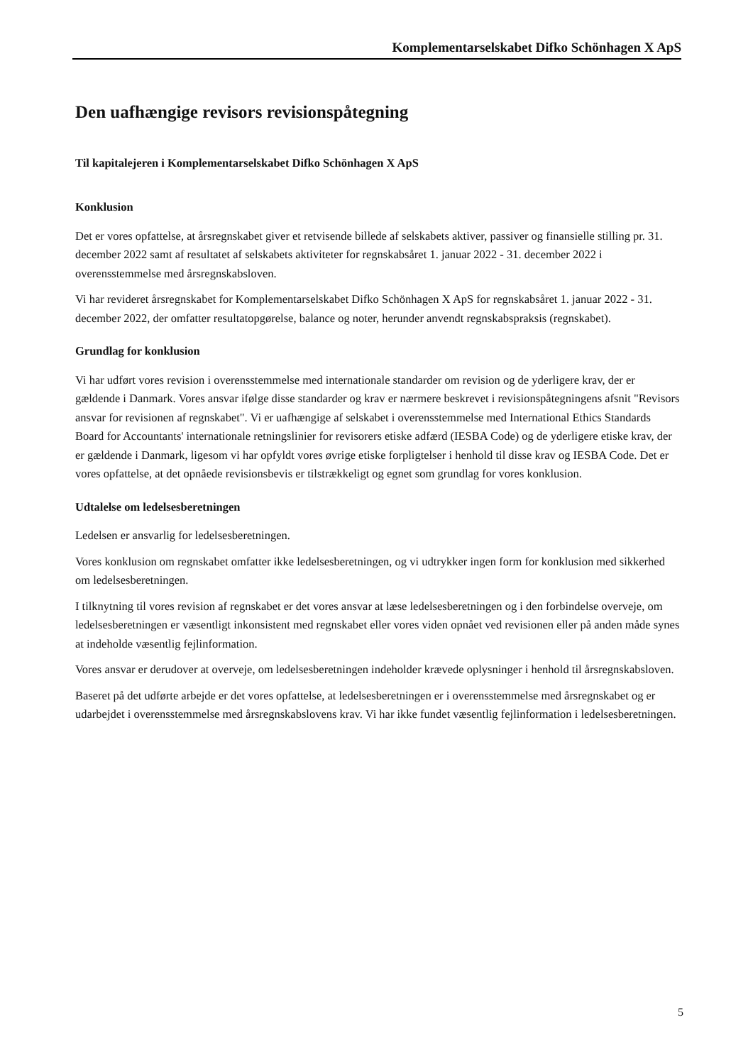Komplementarselskabet Difko Schönhagen X ApS
Den uafhængige revisors revisionspåtegning
Til kapitalejeren i Komplementarselskabet Difko Schönhagen X ApS
Konklusion
Det er vores opfattelse, at årsregnskabet giver et retvisende billede af selskabets aktiver, passiver og finansielle stilling pr. 31. december 2022 samt af resultatet af selskabets aktiviteter for regnskabsåret 1. januar 2022 - 31. december 2022 i overensstemmelse med årsregnskabsloven.
Vi har revideret årsregnskabet for Komplementarselskabet Difko Schönhagen X ApS for regnskabsåret 1. januar 2022 - 31. december 2022, der omfatter resultatopgørelse, balance og noter, herunder anvendt regnskabspraksis (regnskabet).
Grundlag for konklusion
Vi har udført vores revision i overensstemmelse med internationale standarder om revision og de yderligere krav, der er gældende i Danmark. Vores ansvar ifølge disse standarder og krav er nærmere beskrevet i revisionspåtegningens afsnit "Revisors ansvar for revisionen af regnskabet". Vi er uafhængige af selskabet i overensstemmelse med International Ethics Standards Board for Accountants' internationale retningslinier for revisorers etiske adfærd (IESBA Code) og de yderligere etiske krav, der er gældende i Danmark, ligesom vi har opfyldt vores øvrige etiske forpligtelser i henhold til disse krav og IESBA Code. Det er vores opfattelse, at det opnåede revisionsbevis er tilstrækkeligt og egnet som grundlag for vores konklusion.
Udtalelse om ledelsesberetningen
Ledelsen er ansvarlig for ledelsesberetningen.
Vores konklusion om regnskabet omfatter ikke ledelsesberetningen, og vi udtrykker ingen form for konklusion med sikkerhed om ledelsesberetningen.
I tilknytning til vores revision af regnskabet er det vores ansvar at læse ledelsesberetningen og i den forbindelse overveje, om ledelsesberetningen er væsentligt inkonsistent med regnskabet eller vores viden opnået ved revisionen eller på anden måde synes at indeholde væsentlig fejlinformation.
Vores ansvar er derudover at overveje, om ledelsesberetningen indeholder krævede oplysninger i henhold til årsregnskabsloven.
Baseret på det udførte arbejde er det vores opfattelse, at ledelsesberetningen er i overensstemmelse med årsregnskabet og er udarbejdet i overensstemmelse med årsregnskabslovens krav. Vi har ikke fundet væsentlig fejlinformation i ledelsesberetningen.
5